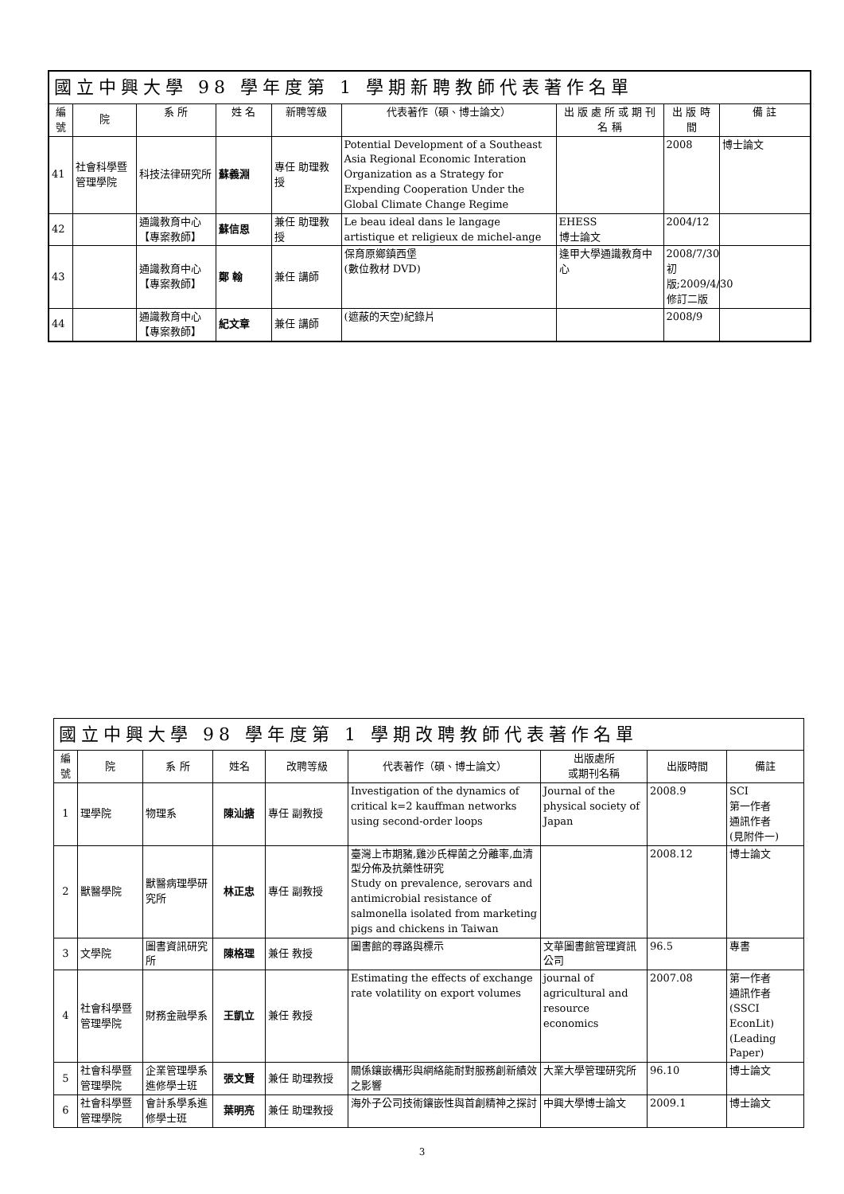| 國立中興大學 98 學年度第 1 學期新聘教師代表著作名單 | | | | | | | | |
| --- | --- | --- | --- | --- | --- | --- | --- | --- |
| 編號 | 院 | 系 所 | 姓 名 | 新聘等級 | 代表著作（碩、博士論文） | 出 版 處 所 或 期 刊 名 稱 | 出 版 時 間 | 備 註 |
| 41 | 社會科學暨管理學院 | 科技法律研究所 | 蘇義淵 | 專任 助理教授 | Potential Development of a Southeast Asia Regional Economic Interation Organization as a Strategy for Expending Cooperation Under the Global Climate Change Regime | | 2008 | 博士論文 |
| 42 | | 通識教育中心【專案教師】 | 蘇信恩 | 兼任 助理教授 | Le beau ideal dans le langage artistique et religieux de michel-ange | EHESS 博士論文 | 2004/12 | |
| 43 | | 通識教育中心【專案教師】 | 鄭 翰 | 兼任 講師 | 保育原鄉鎮西堡 (數位教材 DVD) | 逢甲大學通識教育中心 | 2008/7/30 初版;2009/4/30 修訂二版 | |
| 44 | | 通識教育中心【專案教師】 | 紀文章 | 兼任 講師 | (遮蔽的天空)紀錄片 | | 2008/9 | |
| 國立中興大學 98 學年度第 1 學期改聘教師代表著作名單 | | | | | | | | |
| --- | --- | --- | --- | --- | --- | --- | --- | --- |
| 編號 | 院 | 系 所 | 姓名 | 改聘等級 | 代表著作（碩、博士論文） | 出版處所 或期刊名稱 | 出版時間 | 備註 |
| 1 | 理學院 | 物理系 | 陳汕搪 | 專任 副教授 | Investigation of the dynamics of critical k=2 kauffman networks using second-order loops | Journal of the physical society of Japan | 2008.9 | SCI 第一作者 通訊作者 (見附件一) |
| 2 | 獸醫學院 | 獸醫病理學研究所 | 林正忠 | 專任 副教授 | 臺灣上市期豬,雞沙氏桿菌之分離率,血清型分佈及抗藥性研究 Study on prevalence, serovars and antimicrobial resistance of salmonella isolated from marketing pigs and chickens in Taiwan | | 2008.12 | 博士論文 |
| 3 | 文學院 | 圖書資訊研究所 | 陳格理 | 兼任 教授 | 圖書館的尋路與標示 | 文華圖書館管理資訊公司 | 96.5 | 專書 |
| 4 | 社會科學暨管理學院 | 財務金融學系 | 王凱立 | 兼任 教授 | Estimating the effects of exchange rate volatility on export volumes | journal of agricultural and resource economics | 2007.08 | 第一作者 通訊作者 (SSCI EconLit)(Leading Paper) |
| 5 | 社會科學暨管理學院 | 企業管理學系進修學士班 | 張文賢 | 兼任 助理教授 | 關係鑲嵌構形與網絡能耐對服務創新績效之影響 | 大業大學管理研究所 | 96.10 | 博士論文 |
| 6 | 社會科學暨管理學院 | 會計系學系進修學士班 | 葉明亮 | 兼任 助理教授 | 海外子公司技術鑲嵌性與首創精神之探討 | 中興大學博士論文 | 2009.1 | 博士論文 |
3